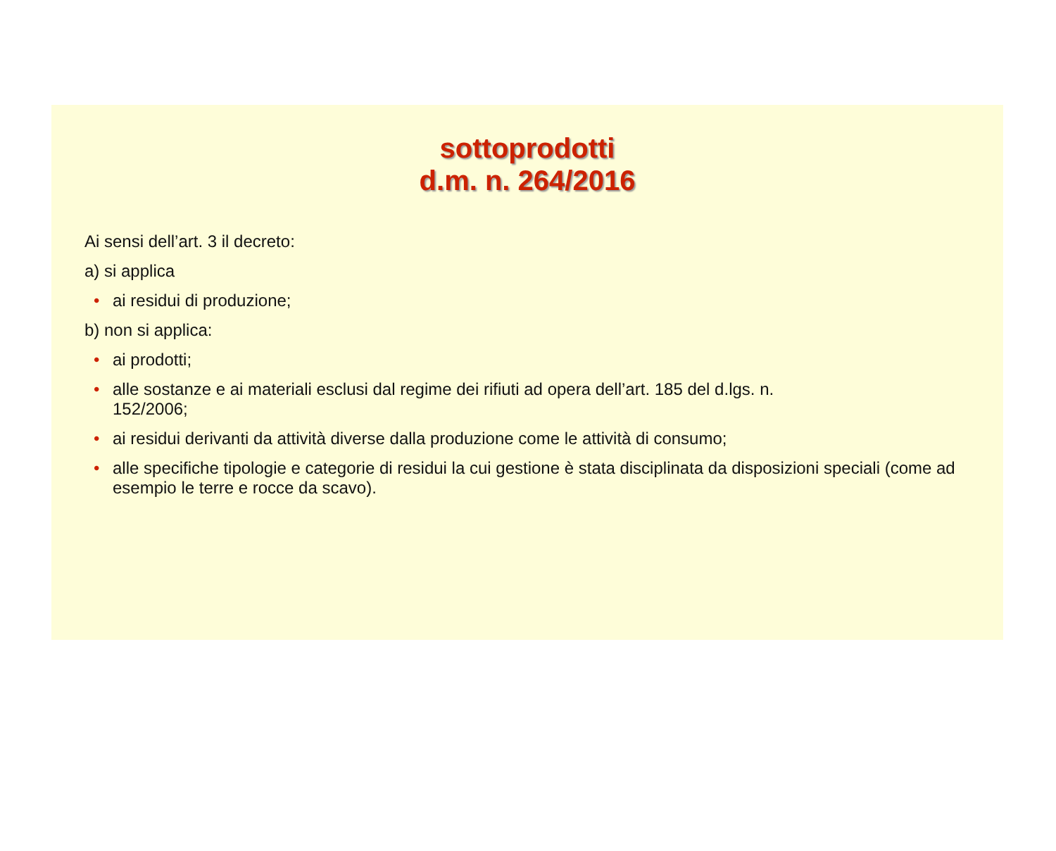sottoprodotti
d.m. n. 264/2016
Ai sensi dell’art. 3 il decreto:
a) si applica
• ai residui di produzione;
b) non si applica:
• ai prodotti;
• alle sostanze e ai materiali esclusi dal regime dei rifiuti ad opera dell’art. 185 del d.lgs. n.
152/2006;
• ai residui derivanti da attività diverse dalla produzione come le attività di consumo;
• alle specifiche tipologie e categorie di residui la cui gestione è stata disciplinata da disposizioni speciali (come ad esempio le terre e rocce da scavo).